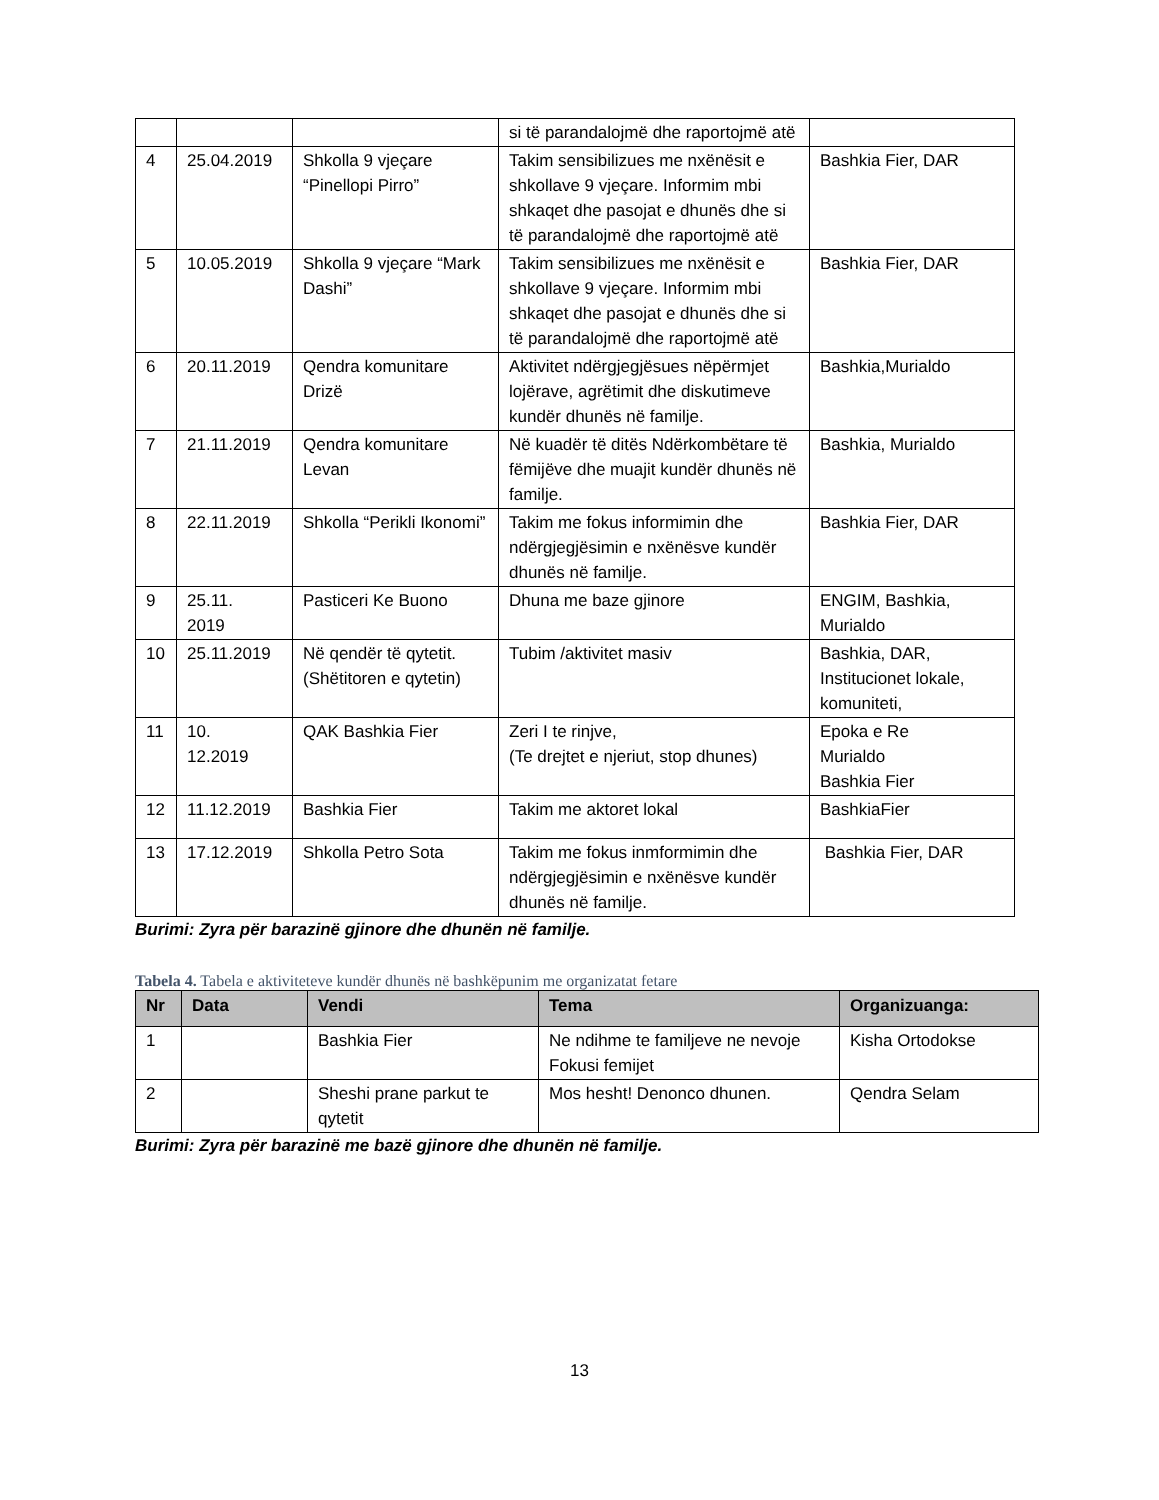| | | | si të parandalojmë dhe raportojmë atë | |
| 4 | 25.04.2019 | Shkolla 9 vjeçare “Pinellopi Pirro” | Takim sensibilizues me nxënësit e shkollave 9 vjeçare. Informim mbi shkaqet dhe pasojat e dhunës dhe si të parandalojmë dhe raportojmë atë | Bashkia Fier, DAR |
| 5 | 10.05.2019 | Shkolla 9 vjeçare “Mark Dashi” | Takim sensibilizues me nxënësit e shkollave 9 vjeçare. Informim mbi shkaqet dhe pasojat e dhunës dhe si të parandalojmë dhe raportojmë atë | Bashkia Fier, DAR |
| 6 | 20.11.2019 | Qendra komunitare Drizë | Aktivitet ndërgjegjësues nëpërmjet lojërave, agrëtimit dhe diskutimeve kundër dhunës në familje. | Bashkia,Murialdo |
| 7 | 21.11.2019 | Qendra komunitare Levan | Në kuadër të ditës Ndërkombëtare të fëmijëve dhe muajit kundër dhunës në familje. | Bashkia, Murialdo |
| 8 | 22.11.2019 | Shkolla “Perikli Ikonomi” | Takim me fokus informimin dhe ndërgjegjësimin e nxënësve kundër dhunës në familje. | Bashkia Fier, DAR |
| 9 | 25.11. 2019 | Pasticeri Ke Buono | Dhuna me baze gjinore | ENGIM, Bashkia, Murialdo |
| 10 | 25.11.2019 | Në qendër të qytetit.(Shëtitoren e qytetin) | Tubim /aktivitet masiv | Bashkia, DAR, Institucionet lokale, komuniteti, |
| 11 | 10. 12.2019 | QAK Bashkia Fier | Zeri I te rinjve, (Te drejtet e njeriut, stop dhunes) | Epoka e Re Murialdo Bashkia Fier |
| 12 | 11.12.2019 | Bashkia Fier | Takim me aktoret lokal | BashkiaFier |
| 13 | 17.12.2019 | Shkolla Petro Sota | Takim me fokus inmformimin dhe ndërgjegjësimin e nxënësve kundër dhunës në familje. | Bashkia Fier, DAR |
Burimi: Zyra për barazinë gjinore dhe dhunën në familje.
Tabela 4. Tabela e aktiviteteve kundër dhunës në bashkëpunim me organizatat fetare
| Nr | Data | Vendi | Tema | Organizuanga: |
| --- | --- | --- | --- | --- |
| 1 | | Bashkia Fier | Ne ndihme te familjeve ne nevoje Fokusi femijet | Kisha Ortodokse |
| 2 | | Sheshi prane parkut te qytetit | Mos hesht! Denonco dhunen. | Qendra Selam |
Burimi: Zyra për barazinë me bazë gjinore dhe dhunën në familje.
13